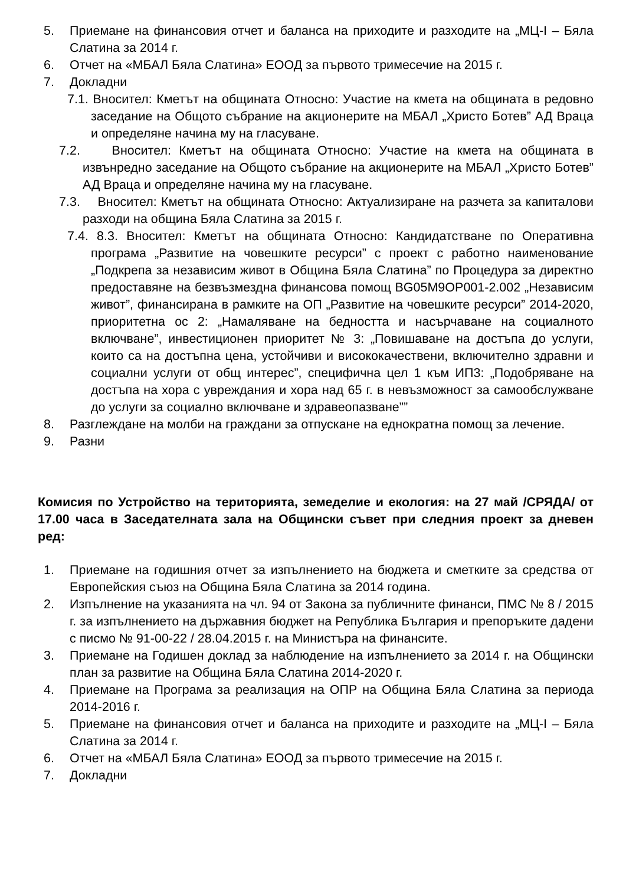5. Приемане на финансовия отчет и баланса на приходите и разходите на „МЦ-I – Бяла Слатина за 2014 г.
6. Отчет на «МБАЛ Бяла Слатина» ЕООД за първото тримесечие на 2015 г.
7. Докладни
7.1. Вносител: Кметът на общината Относно: Участие на кмета на общината в редовно заседание на Общото събрание на акционерите на МБАЛ „Христо Ботев” АД Враца и определяне начина му на гласуване.
7.2. Вносител: Кметът на общината Относно: Участие на кмета на общината в извънредно заседание на Общото събрание на акционерите на МБАЛ „Христо Ботев” АД Враца и определяне начина му на гласуване.
7.3. Вносител: Кметът на общината Относно: Актуализиране на разчета за капиталови разходи на община Бяла Слатина за 2015 г.
7.4. 8.3. Вносител: Кметът на общината Относно: Кандидатстване по Оперативна програма „Развитие на човешките ресурси” с проект с работно наименование „Подкрепа за независим живот в Община Бяла Слатина” по Процедура за директно предоставяне на безвъзмездна финансова помощ BG05M9OP001-2.002 „Независим живот”, финансирана в рамките на ОП „Развитие на човешките ресурси” 2014-2020, приоритетна ос 2: „Намаляване на бедността и насърчаване на социалното включване”, инвестиционен приоритет № 3: „Повишаване на достъпа до услуги, които са на достъпна цена, устойчиви и висококачествени, включително здравни и социални услуги от общ интерес”, специфична цел 1 към ИП3: „Подобряване на достъпа на хора с увреждания и хора над 65 г. в невъзможност за самообслужване до услуги за социално включване и здравеопазване””
8. Разглеждане на молби на граждани за отпускане на еднократна помощ за лечение.
9. Разни
Комисия по Устройство на територията, земеделие и екология: на 27 май /СРЯДА/ от 17.00 часа в Заседателната зала на Общински съвет при следния проект за дневен ред:
1. Приемане на годишния отчет за изпълнението на бюджета и сметките за средства от Европейския съюз на Община Бяла Слатина за 2014 година.
2. Изпълнение на указанията на чл. 94 от Закона за публичните финанси, ПМС № 8 / 2015 г. за изпълнението на държавния бюджет на Република България и препоръките дадени с писмо № 91-00-22 / 28.04.2015 г. на Министъра на финансите.
3. Приемане на Годишен доклад за наблюдение на изпълнението за 2014 г. на Общински план за развитие на Община Бяла Слатина 2014-2020 г.
4. Приемане на Програма за реализация на ОПР на Община Бяла Слатина за периода 2014-2016 г.
5. Приемане на финансовия отчет и баланса на приходите и разходите на „МЦ-I – Бяла Слатина за 2014 г.
6. Отчет на «МБАЛ Бяла Слатина» ЕООД за първото тримесечие на 2015 г.
7. Докладни